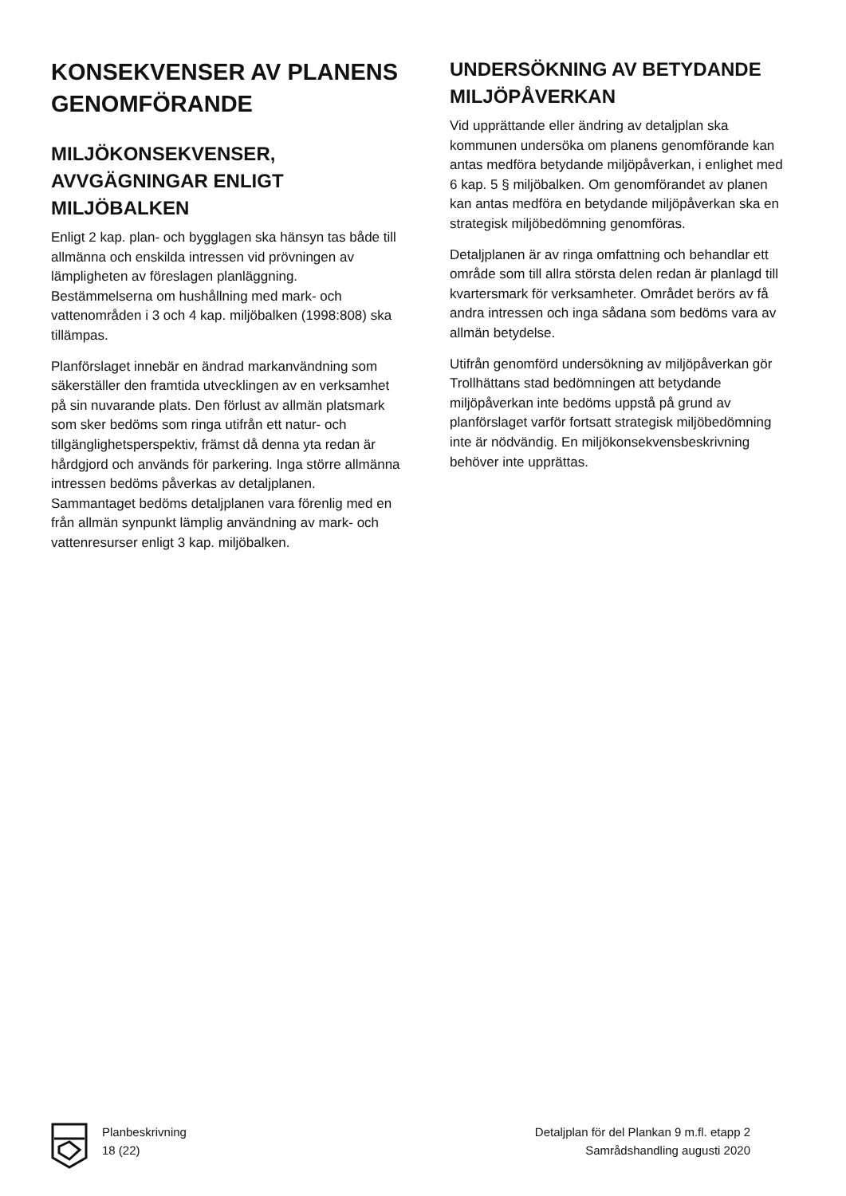KONSEKVENSER AV PLANENS GENOMFÖRANDE
MILJÖKONSEKVENSER, AVVGÄGNINGAR ENLIGT MILJÖBALKEN
Enligt 2 kap. plan- och bygglagen ska hänsyn tas både till allmänna och enskilda intressen vid prövningen av lämpligheten av föreslagen planläggning. Bestämmelserna om hushållning med mark- och vattenområden i 3 och 4 kap. miljöbalken (1998:808) ska tillämpas.
Planförslaget innebär en ändrad markanvändning som säkerställer den framtida utvecklingen av en verksamhet på sin nuvarande plats. Den förlust av allmän platsmark som sker bedöms som ringa utifrån ett natur- och tillgänglighetsperspektiv, främst då denna yta redan är hårdgjord och används för parkering. Inga större allmänna intressen bedöms påverkas av detaljplanen. Sammantaget bedöms detaljplanen vara förenlig med en från allmän synpunkt lämplig användning av mark- och vattenresurser enligt 3 kap. miljöbalken.
UNDERSÖKNING AV BETYDANDE MILJÖPÅVERKAN
Vid upprättande eller ändring av detaljplan ska kommunen undersöka om planens genomförande kan antas medföra betydande miljöpåverkan, i enlighet med 6 kap. 5 § miljöbalken. Om genomförandet av planen kan antas medföra en betydande miljöpåverkan ska en strategisk miljöbedömning genomföras.
Detaljplanen är av ringa omfattning och behandlar ett område som till allra största delen redan är planlagd till kvartersmark för verksamheter. Området berörs av få andra intressen och inga sådana som bedöms vara av allmän betydelse.
Utifrån genomförd undersökning av miljöpåverkan gör Trollhättans stad bedömningen att betydande miljöpåverkan inte bedöms uppstå på grund av planförslaget varför fortsatt strategisk miljöbedömning inte är nödvändig. En miljökonsekvensbeskrivning behöver inte upprättas.
Planbeskrivning
18 (22)
Detaljplan för del Plankan 9 m.fl. etapp 2
Samrådshandling augusti 2020